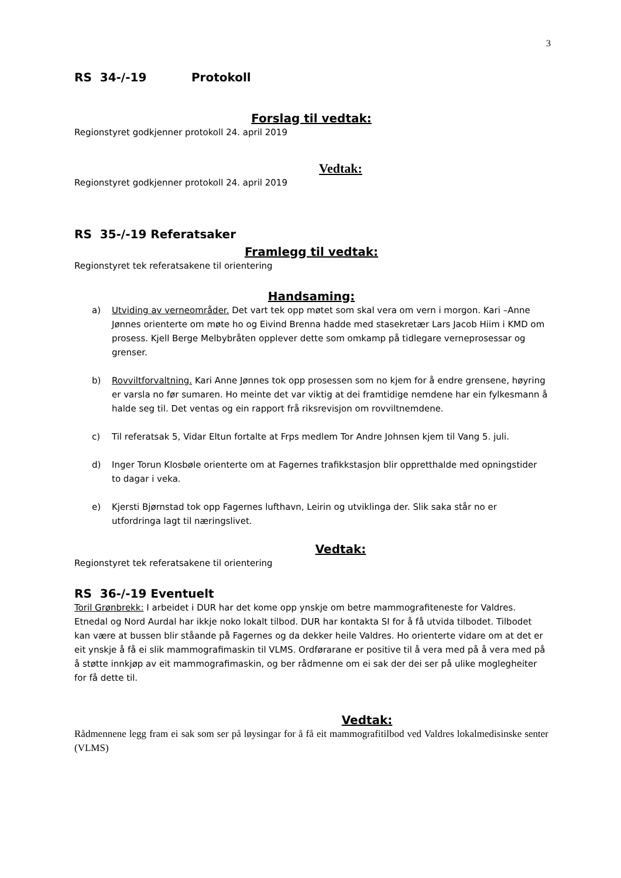3
RS 34-/-19 Protokoll
Forslag til vedtak:
Regionstyret godkjenner protokoll 24. april 2019
Vedtak:
Regionstyret godkjenner protokoll 24. april 2019
RS 35-/-19 Referatsaker
Framlegg til vedtak:
Regionstyret tek referatsakene til orientering
Handsaming:
a) Utviding av verneområder. Det vart tek opp møtet som skal vera om vern i morgon. Kari –Anne Jønnes orienterte om møte ho og Eivind Brenna hadde med stasekretær Lars Jacob Hiim i KMD om prosess. Kjell Berge Melbybråten opplever dette som omkamp på tidlegare verneprosessar og grenser.
b) Rovviltforvaltning. Kari Anne Jønnes tok opp prosessen som no kjem for å endre grensene, høyring er varsla no før sumaren. Ho meinte det var viktig at dei framtidige nemdene har ein fylkesmann å halde seg til. Det ventas og ein rapport frå riksrevisjon om rovviltnemdene.
c) Til referatsak 5, Vidar Eltun fortalte at Frps medlem Tor Andre Johnsen kjem til Vang 5. juli.
d) Inger Torun Klosbøle orienterte om at Fagernes trafikkstasjon blir oppretthalde med opningstider to dagar i veka.
e) Kjersti Bjørnstad tok opp Fagernes lufthavn, Leirin og utviklinga der. Slik saka står no er utfordringa lagt til næringslivet.
Vedtak:
Regionstyret tek referatsakene til orientering
RS 36-/-19 Eventuelt
Toril Grønbrekk: I arbeidet i DUR har det kome opp ynskje om betre mammografiteneste for Valdres. Etnedal og Nord Aurdal har ikkje noko lokalt tilbod. DUR har kontakta SI for å få utvida tilbodet. Tilbodet kan være at bussen blir ståande på Fagernes og da dekker heile Valdres. Ho orienterte vidare om at det er eit ynskje å få ei slik mammografimaskin til VLMS. Ordførarane er positive til å vera med på å vera med på å støtte innkjøp av eit mammografimaskin, og ber rådmenne om ei sak der dei ser på ulike moglegheiter for få dette til.
Vedtak:
Rådmennene legg fram ei sak som ser på løysingar for å få eit mammografitilbod ved Valdres lokalmedisinske senter (VLMS)